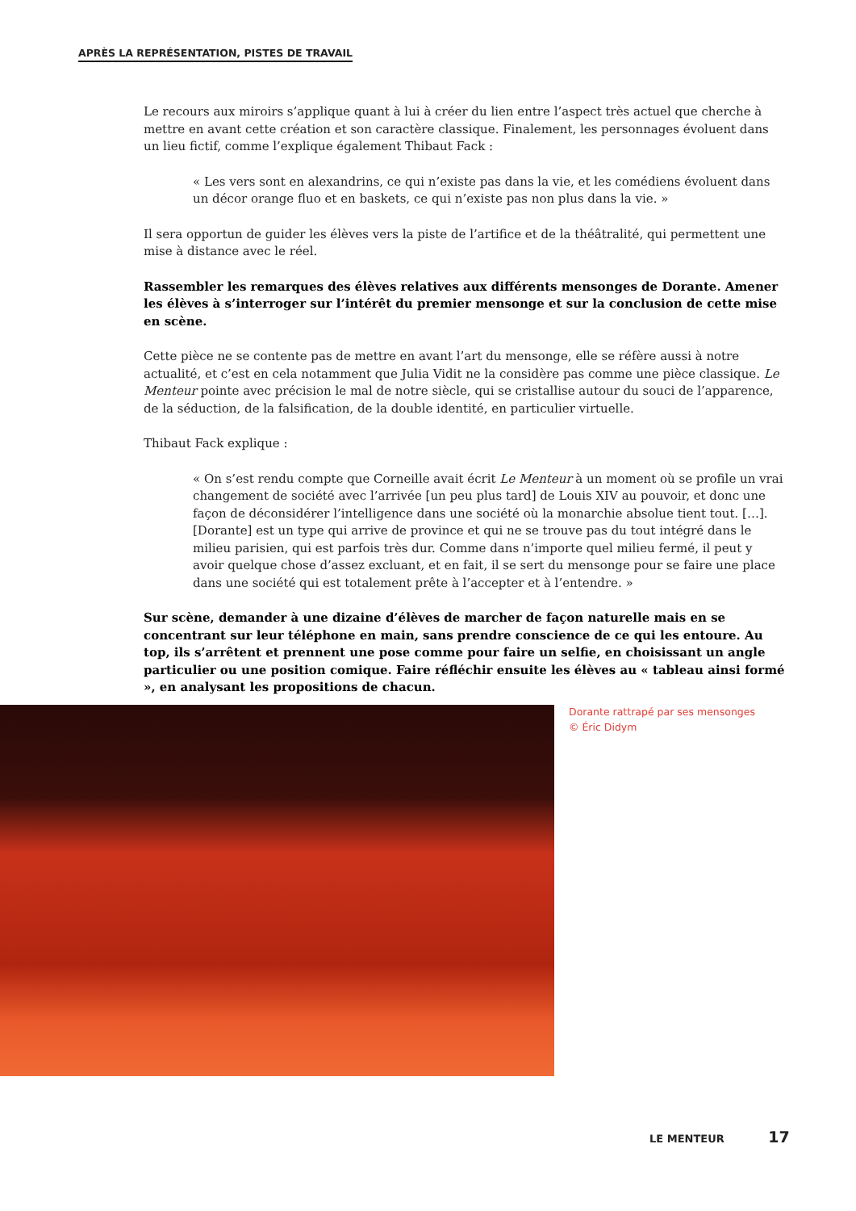APRÈS LA REPRÉSENTATION, PISTES DE TRAVAIL
Le recours aux miroirs s’applique quant à lui à créer du lien entre l’aspect très actuel que cherche à mettre en avant cette création et son caractère classique. Finalement, les personnages évoluent dans un lieu fictif, comme l’explique également Thibaut Fack :
« Les vers sont en alexandrins, ce qui n’existe pas dans la vie, et les comédiens évoluent dans un décor orange fluo et en baskets, ce qui n’existe pas non plus dans la vie. »
Il sera opportun de guider les élèves vers la piste de l’artifice et de la théâtralité, qui permettent une mise à distance avec le réel.
Rassembler les remarques des élèves relatives aux différents mensonges de Dorante. Amener les élèves à s’interroger sur l’intérêt du premier mensonge et sur la conclusion de cette mise en scène.
Cette pièce ne se contente pas de mettre en avant l’art du mensonge, elle se réfère aussi à notre actualité, et c’est en cela notamment que Julia Vidit ne la considère pas comme une pièce classique. Le Menteur pointe avec précision le mal de notre siècle, qui se cristallise autour du souci de l’apparence, de la séduction, de la falsification, de la double identité, en particulier virtuelle.
Thibaut Fack explique :
« On s’est rendu compte que Corneille avait écrit Le Menteur à un moment où se profile un vrai changement de société avec l’arrivée [un peu plus tard] de Louis XIV au pouvoir, et donc une façon de déconsidérer l’intelligence dans une société où la monarchie absolue tient tout. […]. [Dorante] est un type qui arrive de province et qui ne se trouve pas du tout intégré dans le milieu parisien, qui est parfois très dur. Comme dans n’importe quel milieu fermé, il peut y avoir quelque chose d’assez excluant, et en fait, il se sert du mensonge pour se faire une place dans une société qui est totalement prête à l’accepter et à l’entendre. »
Sur scène, demander à une dizaine d’élèves de marcher de façon naturelle mais en se concentrant sur leur téléphone en main, sans prendre conscience de ce qui les entoure. Au top, ils s’arrêtent et prennent une pose comme pour faire un selfie, en choisissant un angle particulier ou une position comique. Faire réfléchir ensuite les élèves au « tableau ainsi formé », en analysant les propositions de chacun.
Dorante rattrapé par ses mensonges
© Éric Didym
LE MENTEUR 17